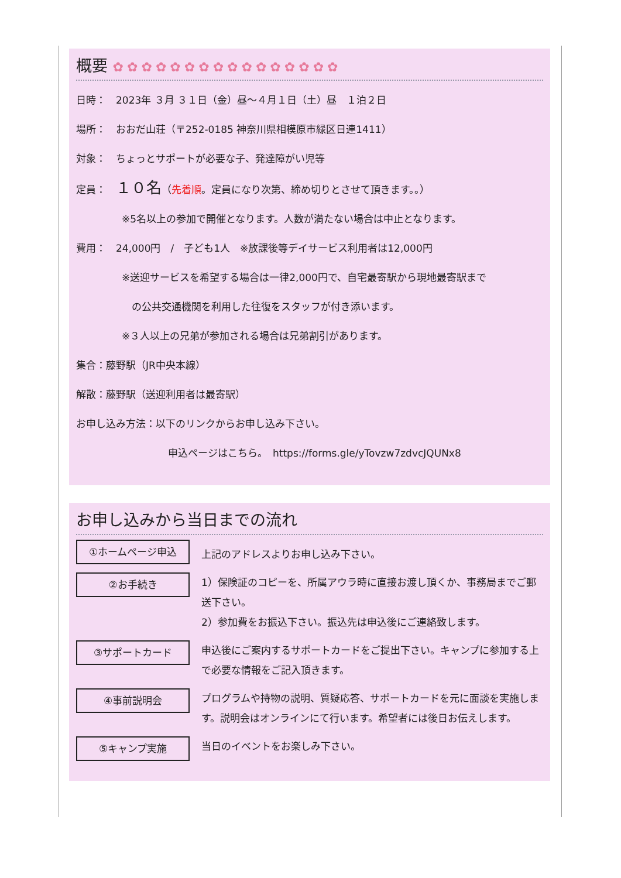概要 ✿✿✿✿✿✿✿✿✿✿✿✿✿✿✿✿
日時：　2023年 ３月 ３１日（金）昼～４月１日（土）昼　１泊２日
場所：　おおだ山荘（〒252-0185 神奈川県相模原市緑区日連1411）
対象：　ちょっとサポートが必要な子、発達障がい児等
定員：　１０名（先着順。定員になり次第、締め切りとさせて頂きます。。）
※5名以上の参加で開催となります。人数が満たない場合は中止となります。
費用：　24,000円　/　子ども1人　※放課後等デイサービス利用者は12,000円
※送迎サービスを希望する場合は一律2,000円で、自宅最寄駅から現地最寄駅まで
　の公共交通機関を利用した往復をスタッフが付き添います。
※３人以上の兄弟が参加される場合は兄弟割引があります。
集合：藤野駅（JR中央本線）
解散：藤野駅（送迎利用者は最寄駅）
お申し込み方法：以下のリンクからお申し込み下さい。
申込ページはこちら。　https://forms.gle/yTovzw7zdvcJQUNx8
お申し込みから当日までの流れ
①ホームページ申込
上記のアドレスよりお申し込み下さい。
②お手続き
1）保険証のコピーを、所属アウラ時に直接お渡し頂くか、事務局までご郵送下さい。
2）参加費をお振込下さい。振込先は申込後にご連絡致します。
③サポートカード
申込後にご案内するサポートカードをご提出下さい。キャンプに参加する上で必要な情報をご記入頂きます。
④事前説明会
プログラムや持物の説明、質疑応答、サポートカードを元に面談を実施します。説明会はオンラインにて行います。希望者には後日お伝えします。
⑤キャンプ実施
当日のイベントをお楽しみ下さい。